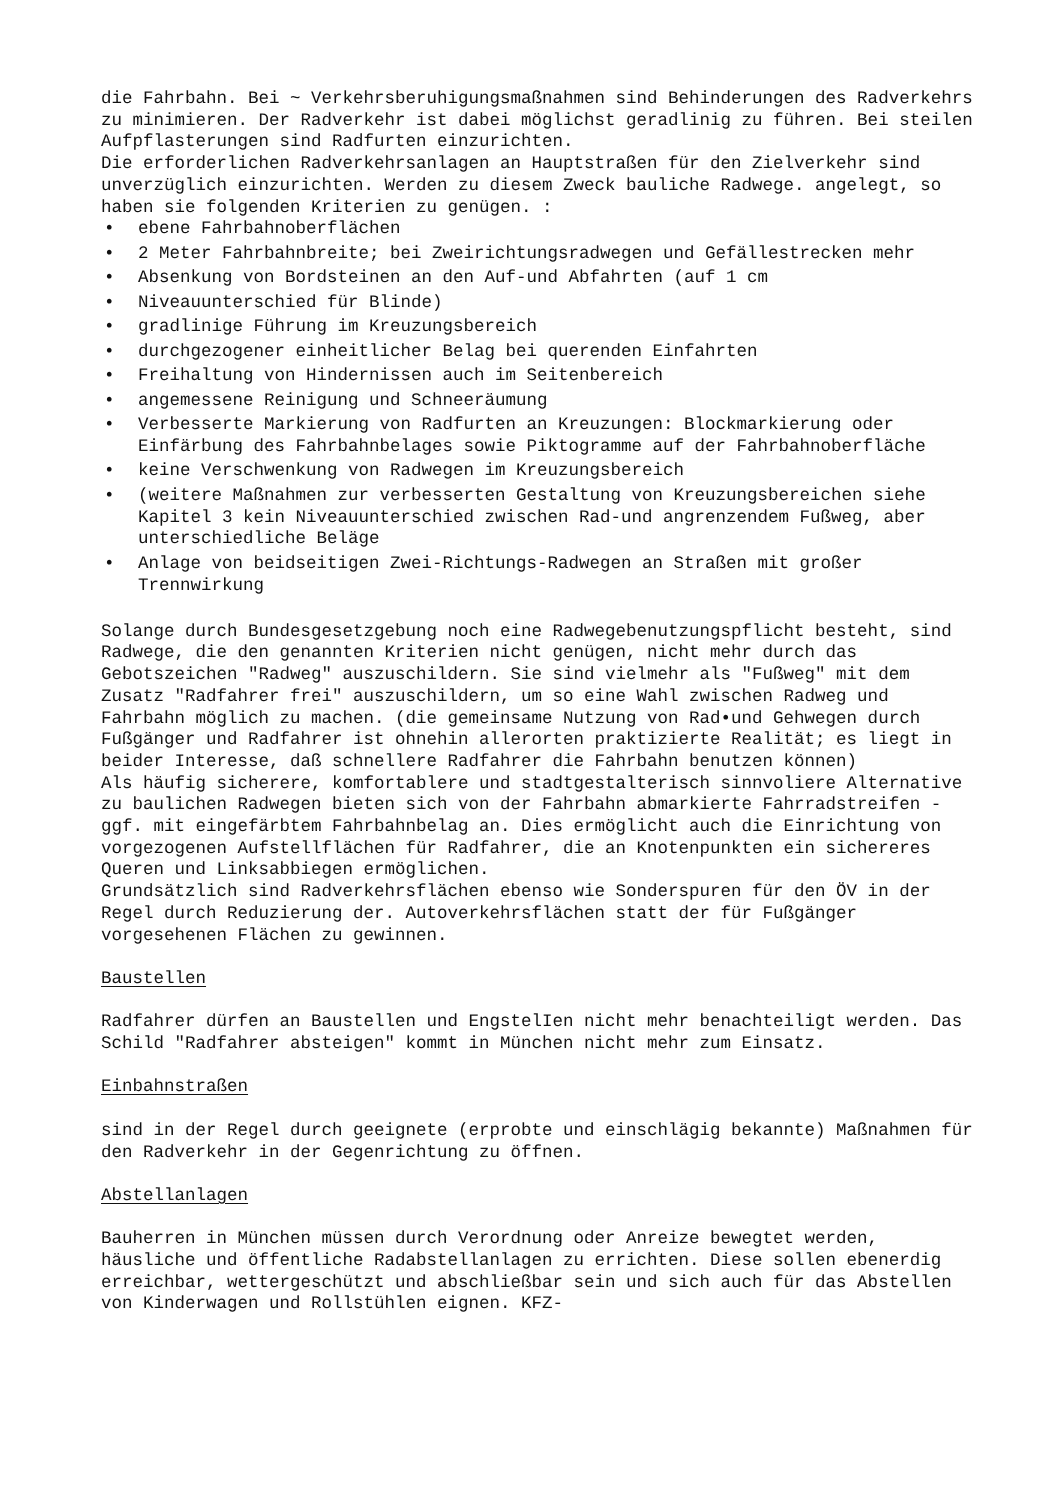die Fahrbahn. Bei ~ Verkehrsberuhigungsmaßnahmen sind Behinderungen des Radverkehrs zu minimieren. Der Radverkehr ist dabei möglichst geradlinig zu führen. Bei steilen Aufpflasterungen sind Radfurten einzurichten.
Die erforderlichen Radverkehrsanlagen an Hauptstraßen für den Zielverkehr sind unverzüglich einzurichten. Werden zu diesem Zweck bauliche Radwege. angelegt, so haben sie folgenden Kriterien zu genügen. :
• ebene Fahrbahnoberflächen
• 2 Meter Fahrbahnbreite; bei Zweirichtungsradwegen und Gefällestrecken mehr
• Absenkung von Bordsteinen an den Auf-und Abfahrten (auf 1 cm
• Niveauunterschied für Blinde)
• gradlinige Führung im Kreuzungsbereich
• durchgezogener einheitlicher Belag bei querenden Einfahrten
• Freihaltung von Hindernissen auch im Seitenbereich
• angemessene Reinigung und Schneeräumung
• Verbesserte Markierung von Radfurten an Kreuzungen: Blockmarkierung oder Einfärbung des Fahrbahnbelages sowie Piktogramme auf der Fahrbahnoberfläche
• keine Verschwenkung von Radwegen im Kreuzungsbereich
• (weitere Maßnahmen zur verbesserten Gestaltung von Kreuzungsbereichen siehe Kapitel 3 kein Niveauunterschied zwischen Rad-und angrenzendem Fußweg, aber unterschiedliche Beläge
• Anlage von beidseitigen Zwei-Richtungs-Radwegen an Straßen mit großer Trennwirkung
Solange durch Bundesgesetzgebung noch eine Radwegebenutzungspflicht besteht, sind Radwege, die den genannten Kriterien nicht genügen, nicht mehr durch das Gebotszeichen "Radweg" auszuschildern. Sie sind vielmehr als "Fußweg" mit dem Zusatz "Radfahrer frei" auszuschildern, um so eine Wahl zwischen Radweg und Fahrbahn möglich zu machen. (die gemeinsame Nutzung von Rad•und Gehwegen durch Fußgänger und Radfahrer ist ohnehin allerorten praktizierte Realität; es liegt in beider Interesse, daß schnellere Radfahrer die Fahrbahn benutzen können)
Als häufig sicherere, komfortablere und stadtgestalterisch sinnvoliere Alternative zu baulichen Radwegen bieten sich von der Fahrbahn abmarkierte Fahrradstreifen -ggf. mit eingefärbtem Fahrbahnbelag an. Dies ermöglicht auch die Einrichtung von vorgezogenen Aufstellflächen für Radfahrer, die an Knotenpunkten ein sichereres Queren und Linksabbiegen ermöglichen.
Grundsätzlich sind Radverkehrsflächen ebenso wie Sonderspuren für den ÖV in der Regel durch Reduzierung der. Autoverkehrsflächen statt der für Fußgänger vorgesehenen Flächen zu gewinnen.
Baustellen
Radfahrer dürfen an Baustellen und EngstelIen nicht mehr benachteiligt werden. Das Schild "Radfahrer absteigen" kommt in München nicht mehr zum Einsatz.
Einbahnstraßen
sind in der Regel durch geeignete (erprobte und einschlägig bekannte) Maßnahmen für den Radverkehr in der Gegenrichtung zu öffnen.
Abstellanlagen
Bauherren in München müssen durch Verordnung oder Anreize bewegtet werden, häusliche und öffentliche Radabstellanlagen zu errichten. Diese sollen ebenerdig erreichbar, wettergeschützt und abschließbar sein und sich auch für das Abstellen von Kinderwagen und Rollstühlen eignen. KFZ-